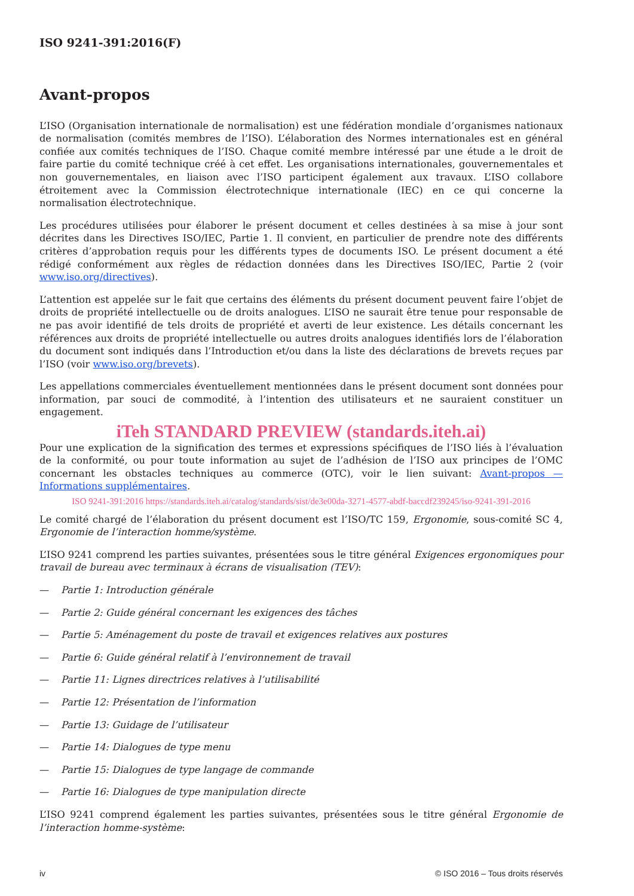ISO 9241-391:2016(F)
Avant-propos
L’ISO (Organisation internationale de normalisation) est une fédération mondiale d’organismes nationaux de normalisation (comités membres de l’ISO). L’élaboration des Normes internationales est en général confiée aux comités techniques de l’ISO. Chaque comité membre intéressé par une étude a le droit de faire partie du comité technique créé à cet effet. Les organisations internationales, gouvernementales et non gouvernementales, en liaison avec l’ISO participent également aux travaux. L’ISO collabore étroitement avec la Commission électrotechnique internationale (IEC) en ce qui concerne la normalisation électrotechnique.
Les procédures utilisées pour élaborer le présent document et celles destinées à sa mise à jour sont décrites dans les Directives ISO/IEC, Partie 1. Il convient, en particulier de prendre note des différents critères d’approbation requis pour les différents types de documents ISO. Le présent document a été rédigé conformément aux règles de rédaction données dans les Directives ISO/IEC, Partie 2 (voir www.iso.org/directives).
L’attention est appelée sur le fait que certains des éléments du présent document peuvent faire l’objet de droits de propriété intellectuelle ou de droits analogues. L’ISO ne saurait être tenue pour responsable de ne pas avoir identifié de tels droits de propriété et averti de leur existence. Les détails concernant les références aux droits de propriété intellectuelle ou autres droits analogues identifiés lors de l’élaboration du document sont indiqués dans l’Introduction et/ou dans la liste des déclarations de brevets reçues par l’ISO (voir www.iso.org/brevets).
Les appellations commerciales éventuellement mentionnées dans le présent document sont données pour information, par souci de commodité, à l’intention des utilisateurs et ne sauraient constituer un engagement.
iTeh STANDARD PREVIEW (standards.iteh.ai)
Pour une explication de la signification des termes et expressions spécifiques de l’ISO liés à l’évaluation de la conformité, ou pour toute information au sujet de l’adhésion de l’ISO aux principes de l’OMC concernant les obstacles techniques au commerce (OTC), voir le lien suivant: Avant-propos — Informations supplémentaires.
ISO 9241-391:2016 https://standards.iteh.ai/catalog/standards/sist/de3e00da-3271-4577-abdf-baccdf239245/iso-9241-391-2016
Le comité chargé de l’élaboration du présent document est l’ISO/TC 159, Ergonomie, sous-comité SC 4, Ergonomie de l’interaction homme/système.
L’ISO 9241 comprend les parties suivantes, présentées sous le titre général Exigences ergonomiques pour travail de bureau avec terminaux à écrans de visualisation (TEV):
— Partie 1: Introduction générale
— Partie 2: Guide général concernant les exigences des tâches
— Partie 5: Aménagement du poste de travail et exigences relatives aux postures
— Partie 6: Guide général relatif à l’environnement de travail
— Partie 11: Lignes directrices relatives à l’utilisabilité
— Partie 12: Présentation de l’information
— Partie 13: Guidage de l’utilisateur
— Partie 14: Dialogues de type menu
— Partie 15: Dialogues de type langage de commande
— Partie 16: Dialogues de type manipulation directe
L’ISO 9241 comprend également les parties suivantes, présentées sous le titre général Ergonomie de l’interaction homme-système:
iv © ISO 2016 – Tous droits réservés